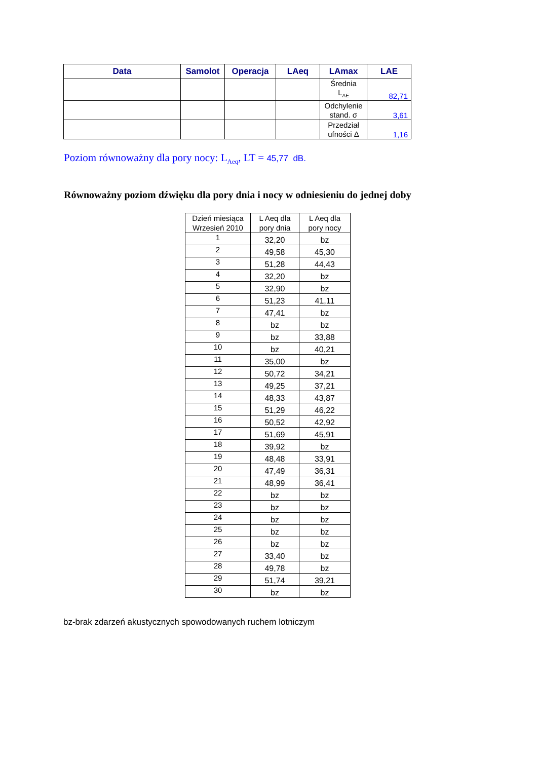| Data | Samolot | Operacja | LAeq | LAmax | LAE |
| --- | --- | --- | --- | --- | --- |
| | | | | Średnia L<sub>AE</sub> | 82,71 |
| | | | | Odchylenie stand. σ | 3,61 |
| | | | | Przedział ufności Δ | 1,16 |
Poziom równoważny dla pory nocy: L<sub>Aeq</sub>, LT = 45,77 dB.
Równoważny poziom dźwięku dla pory dnia i nocy w odniesieniu do jednej doby
| Dzień miesiąca Wrzesień 2010 | L Aeq dla pory dnia | L Aeq dla pory nocy |
| --- | --- | --- |
| 1 | 32,20 | bz |
| 2 | 49,58 | 45,30 |
| 3 | 51,28 | 44,43 |
| 4 | 32,20 | bz |
| 5 | 32,90 | bz |
| 6 | 51,23 | 41,11 |
| 7 | 47,41 | bz |
| 8 | bz | bz |
| 9 | bz | 33,88 |
| 10 | bz | 40,21 |
| 11 | 35,00 | bz |
| 12 | 50,72 | 34,21 |
| 13 | 49,25 | 37,21 |
| 14 | 48,33 | 43,87 |
| 15 | 51,29 | 46,22 |
| 16 | 50,52 | 42,92 |
| 17 | 51,69 | 45,91 |
| 18 | 39,92 | bz |
| 19 | 48,48 | 33,91 |
| 20 | 47,49 | 36,31 |
| 21 | 48,99 | 36,41 |
| 22 | bz | bz |
| 23 | bz | bz |
| 24 | bz | bz |
| 25 | bz | bz |
| 26 | bz | bz |
| 27 | 33,40 | bz |
| 28 | 49,78 | bz |
| 29 | 51,74 | 39,21 |
| 30 | bz | bz |
bz-brak zdarzeń akustycznych spowodowanych ruchem lotniczym